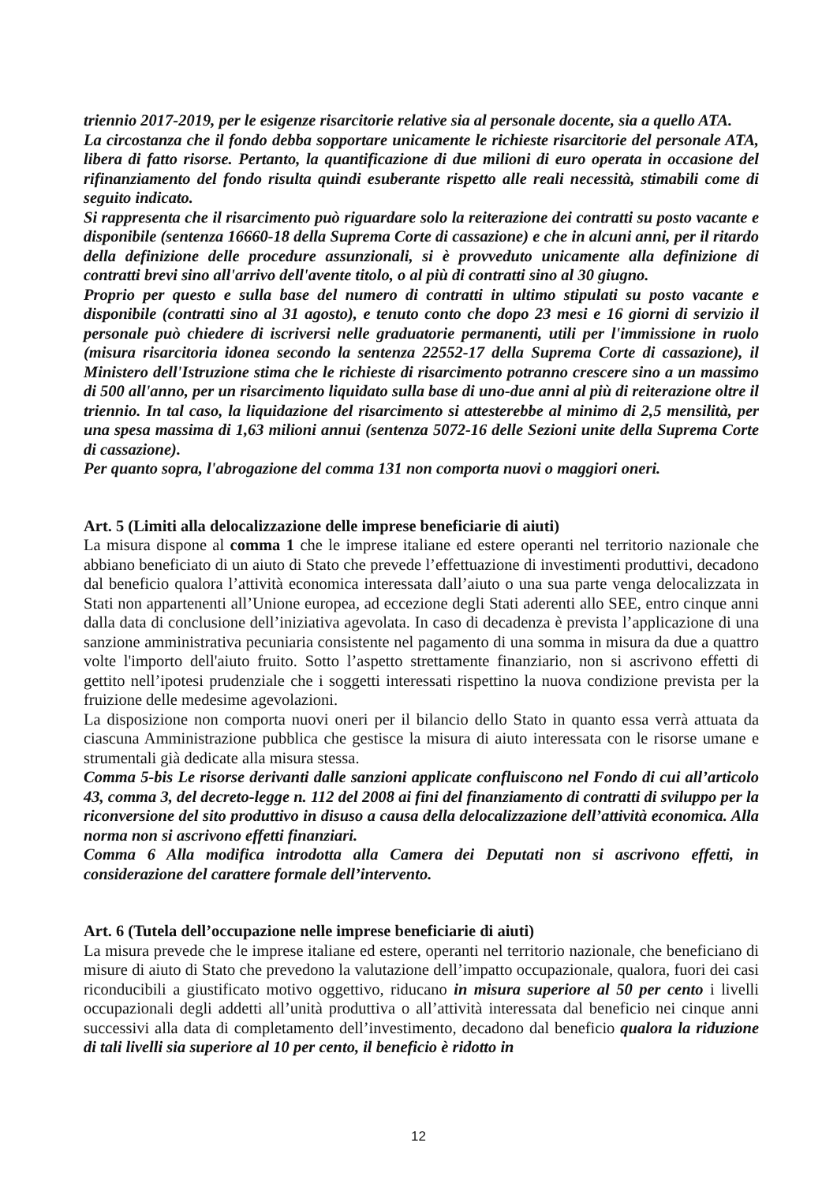triennio 2017-2019, per le esigenze risarcitorie relative sia al personale docente, sia a quello ATA.
La circostanza che il fondo debba sopportare unicamente le richieste risarcitorie del personale ATA, libera di fatto risorse. Pertanto, la quantificazione di due milioni di euro operata in occasione del rifinanziamento del fondo risulta quindi esuberante rispetto alle reali necessità, stimabili come di seguito indicato.
Si rappresenta che il risarcimento può riguardare solo la reiterazione dei contratti su posto vacante e disponibile (sentenza 16660-18 della Suprema Corte di cassazione) e che in alcuni anni, per il ritardo della definizione delle procedure assunzionali, si è provveduto unicamente alla definizione di contratti brevi sino all'arrivo dell'avente titolo, o al più di contratti sino al 30 giugno.
Proprio per questo e sulla base del numero di contratti in ultimo stipulati su posto vacante e disponibile (contratti sino al 31 agosto), e tenuto conto che dopo 23 mesi e 16 giorni di servizio il personale può chiedere di iscriversi nelle graduatorie permanenti, utili per l'immissione in ruolo (misura risarcitoria idonea secondo la sentenza 22552-17 della Suprema Corte di cassazione), il Ministero dell'Istruzione stima che le richieste di risarcimento potranno crescere sino a un massimo di 500 all'anno, per un risarcimento liquidato sulla base di uno-due anni al più di reiterazione oltre il triennio. In tal caso, la liquidazione del risarcimento si attesterebbe al minimo di 2,5 mensilità, per una spesa massima di 1,63 milioni annui (sentenza 5072-16 delle Sezioni unite della Suprema Corte di cassazione).
Per quanto sopra, l'abrogazione del comma 131 non comporta nuovi o maggiori oneri.
Art. 5 (Limiti alla delocalizzazione delle imprese beneficiarie di aiuti)
La misura dispone al comma 1 che le imprese italiane ed estere operanti nel territorio nazionale che abbiano beneficiato di un aiuto di Stato che prevede l’effettuazione di investimenti produttivi, decadono dal beneficio qualora l’attività economica interessata dall’aiuto o una sua parte venga delocalizzata in Stati non appartenenti all’Unione europea, ad eccezione degli Stati aderenti allo SEE, entro cinque anni dalla data di conclusione dell’iniziativa agevolata. In caso di decadenza è prevista l’applicazione di una sanzione amministrativa pecuniaria consistente nel pagamento di una somma in misura da due a quattro volte l'importo dell'aiuto fruito. Sotto l’aspetto strettamente finanziario, non si ascrivono effetti di gettito nell’ipotesi prudenziale che i soggetti interessati rispettino la nuova condizione prevista per la fruizione delle medesime agevolazioni.
La disposizione non comporta nuovi oneri per il bilancio dello Stato in quanto essa verrà attuata da ciascuna Amministrazione pubblica che gestisce la misura di aiuto interessata con le risorse umane e strumentali già dedicate alla misura stessa.
Comma 5-bis Le risorse derivanti dalle sanzioni applicate confluiscono nel Fondo di cui all’articolo 43, comma 3, del decreto-legge n. 112 del 2008 ai fini del finanziamento di contratti di sviluppo per la riconversione del sito produttivo in disuso a causa della delocalizzazione dell’attività economica. Alla norma non si ascrivono effetti finanziari.
Comma 6 Alla modifica introdotta alla Camera dei Deputati non si ascrivono effetti, in considerazione del carattere formale dell’intervento.
Art. 6 (Tutela dell’occupazione nelle imprese beneficiarie di aiuti)
La misura prevede che le imprese italiane ed estere, operanti nel territorio nazionale, che beneficiano di misure di aiuto di Stato che prevedono la valutazione dell’impatto occupazionale, qualora, fuori dei casi riconducibili a giustificato motivo oggettivo, riducano in misura superiore al 50 per cento i livelli occupazionali degli addetti all’unità produttiva o all’attività interessata dal beneficio nei cinque anni successivi alla data di completamento dell’investimento, decadono dal beneficio qualora la riduzione di tali livelli sia superiore al 10 per cento, il beneficio è ridotto in
12